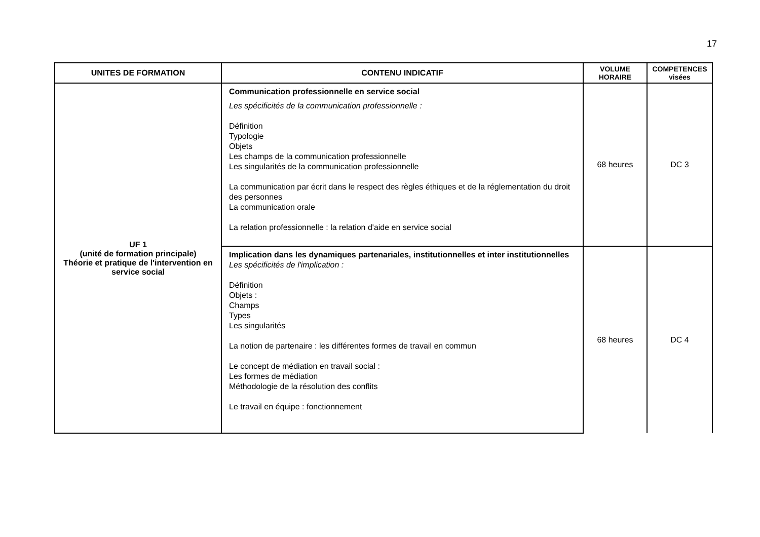17
| UNITES DE FORMATION | CONTENU INDICATIF | VOLUME HORAIRE | COMPETENCES visées |
| --- | --- | --- | --- |
| UF 1 (unité de formation principale) Théorie et pratique de l'intervention en service social | Communication professionnelle en service social Les spécificités de la communication professionnelle : Définition Typologie Objets Les champs de la communication professionnelle Les singularités de la communication professionnelle La communication par écrit dans le respect des règles éthiques et de la réglementation du droit des personnes La communication orale La relation professionnelle : la relation d'aide en service social | 68 heures | DC 3 |
| | Implication dans les dynamiques partenariales, institutionnelles et inter institutionnelles Les spécificités de l'implication : Définition Objets : Champs Types Les singularités La notion de partenaire : les différentes formes de travail en commun Le concept de médiation en travail social : Les formes de médiation Méthodologie de la résolution des conflits Le travail en équipe : fonctionnement | 68 heures | DC 4 |